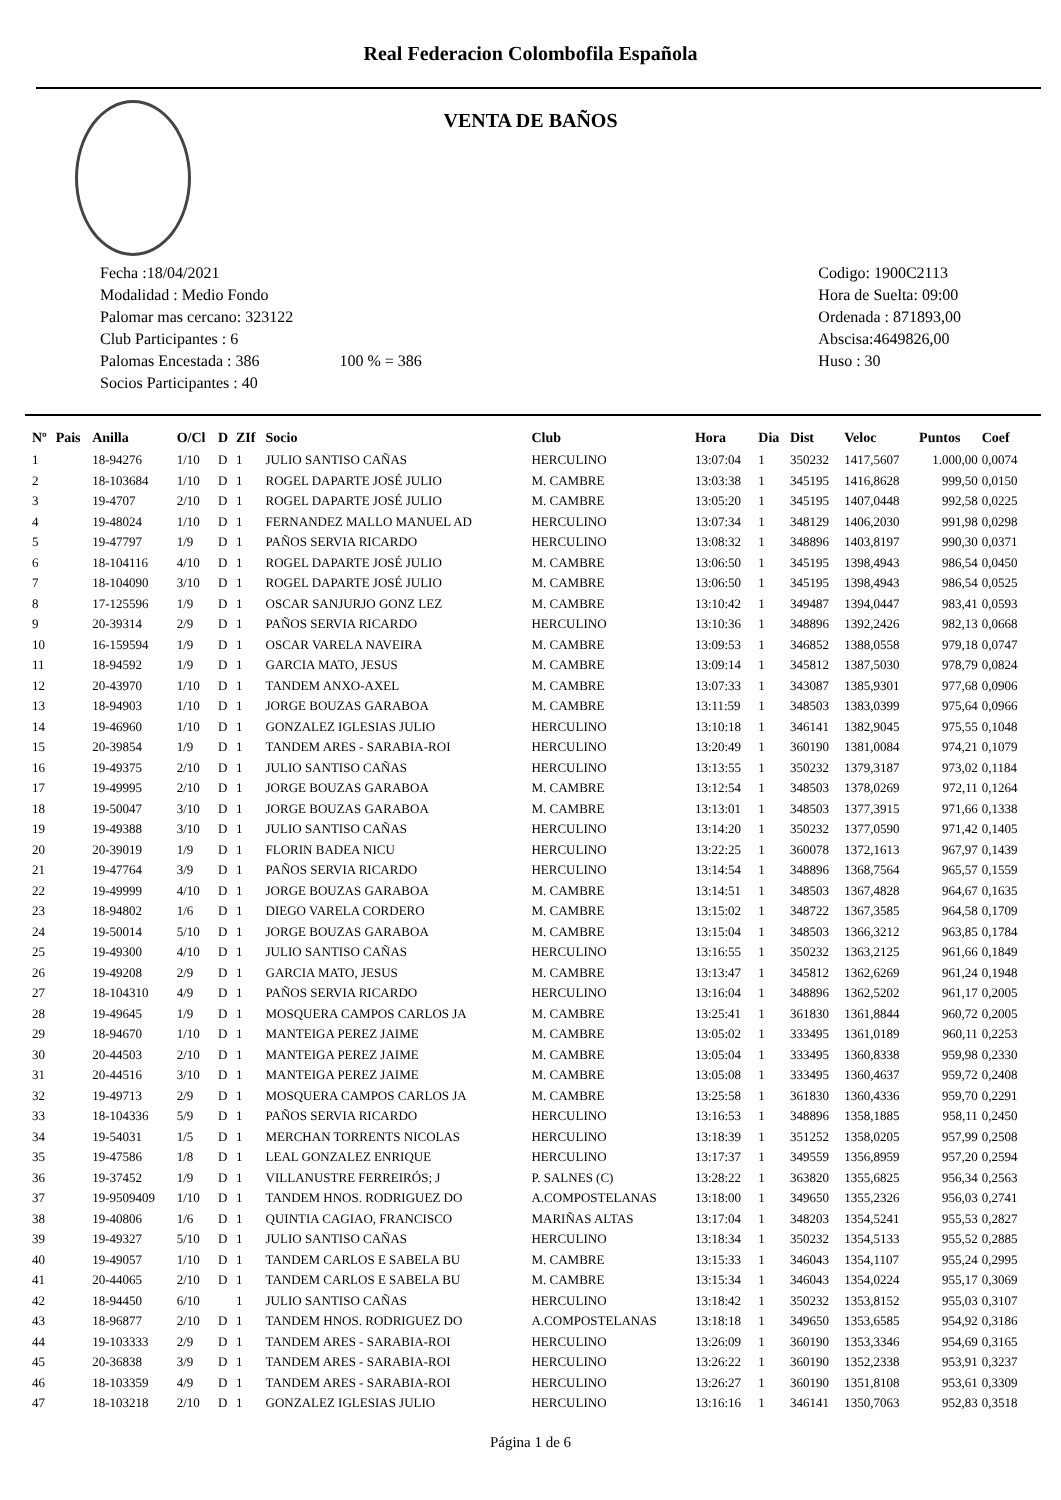Real Federacion Colombofila Española
VENTA DE BAÑOS
Fecha :18/04/2021
Modalidad : Medio Fondo
Palomar mas cercano: 323122
Club Participantes : 6
Palomas Encestada : 386 100 % = 386
Socios Participantes : 40
Codigo: 1900C2113
Hora de Suelta: 09:00
Ordenada : 871893,00
Abscisa:4649826,00
Huso : 30
| Nº | Pais | Anilla | O/Cl | D | ZIf | Socio | Club | Hora | Dia | Dist | Veloc | Puntos | Coef |
| --- | --- | --- | --- | --- | --- | --- | --- | --- | --- | --- | --- | --- | --- |
| 1 | | 18-94276 | 1/10 | D | 1 | JULIO SANTISO CAÑAS | HERCULINO | 13:07:04 | 1 | 350232 | 1417,5607 | 1.000,00 | 0,0074 |
| 2 | | 18-103684 | 1/10 | D | 1 | ROGEL DAPARTE JOSÉ JULIO | M. CAMBRE | 13:03:38 | 1 | 345195 | 1416,8628 | 999,50 | 0,0150 |
| 3 | | 19-4707 | 2/10 | D | 1 | ROGEL DAPARTE JOSÉ JULIO | M. CAMBRE | 13:05:20 | 1 | 345195 | 1407,0448 | 992,58 | 0,0225 |
| 4 | | 19-48024 | 1/10 | D | 1 | FERNANDEZ MALLO MANUEL AD | HERCULINO | 13:07:34 | 1 | 348129 | 1406,2030 | 991,98 | 0,0298 |
| 5 | | 19-47797 | 1/9 | D | 1 | PAÑOS SERVIA RICARDO | HERCULINO | 13:08:32 | 1 | 348896 | 1403,8197 | 990,30 | 0,0371 |
| 6 | | 18-104116 | 4/10 | D | 1 | ROGEL DAPARTE JOSÉ JULIO | M. CAMBRE | 13:06:50 | 1 | 345195 | 1398,4943 | 986,54 | 0,0450 |
| 7 | | 18-104090 | 3/10 | D | 1 | ROGEL DAPARTE JOSÉ JULIO | M. CAMBRE | 13:06:50 | 1 | 345195 | 1398,4943 | 986,54 | 0,0525 |
| 8 | | 17-125596 | 1/9 | D | 1 | OSCAR SANJURJO GONZ LEZ | M. CAMBRE | 13:10:42 | 1 | 349487 | 1394,0447 | 983,41 | 0,0593 |
| 9 | | 20-39314 | 2/9 | D | 1 | PAÑOS SERVIA RICARDO | HERCULINO | 13:10:36 | 1 | 348896 | 1392,2426 | 982,13 | 0,0668 |
| 10 | | 16-159594 | 1/9 | D | 1 | OSCAR VARELA NAVEIRA | M. CAMBRE | 13:09:53 | 1 | 346852 | 1388,0558 | 979,18 | 0,0747 |
| 11 | | 18-94592 | 1/9 | D | 1 | GARCIA MATO, JESUS | M. CAMBRE | 13:09:14 | 1 | 345812 | 1387,5030 | 978,79 | 0,0824 |
| 12 | | 20-43970 | 1/10 | D | 1 | TANDEM ANXO-AXEL | M. CAMBRE | 13:07:33 | 1 | 343087 | 1385,9301 | 977,68 | 0,0906 |
| 13 | | 18-94903 | 1/10 | D | 1 | JORGE BOUZAS GARABOA | M. CAMBRE | 13:11:59 | 1 | 348503 | 1383,0399 | 975,64 | 0,0966 |
| 14 | | 19-46960 | 1/10 | D | 1 | GONZALEZ IGLESIAS JULIO | HERCULINO | 13:10:18 | 1 | 346141 | 1382,9045 | 975,55 | 0,1048 |
| 15 | | 20-39854 | 1/9 | D | 1 | TANDEM ARES - SARABIA-ROI | HERCULINO | 13:20:49 | 1 | 360190 | 1381,0084 | 974,21 | 0,1079 |
| 16 | | 19-49375 | 2/10 | D | 1 | JULIO SANTISO CAÑAS | HERCULINO | 13:13:55 | 1 | 350232 | 1379,3187 | 973,02 | 0,1184 |
| 17 | | 19-49995 | 2/10 | D | 1 | JORGE BOUZAS GARABOA | M. CAMBRE | 13:12:54 | 1 | 348503 | 1378,0269 | 972,11 | 0,1264 |
| 18 | | 19-50047 | 3/10 | D | 1 | JORGE BOUZAS GARABOA | M. CAMBRE | 13:13:01 | 1 | 348503 | 1377,3915 | 971,66 | 0,1338 |
| 19 | | 19-49388 | 3/10 | D | 1 | JULIO SANTISO CAÑAS | HERCULINO | 13:14:20 | 1 | 350232 | 1377,0590 | 971,42 | 0,1405 |
| 20 | | 20-39019 | 1/9 | D | 1 | FLORIN BADEA NICU | HERCULINO | 13:22:25 | 1 | 360078 | 1372,1613 | 967,97 | 0,1439 |
| 21 | | 19-47764 | 3/9 | D | 1 | PAÑOS SERVIA RICARDO | HERCULINO | 13:14:54 | 1 | 348896 | 1368,7564 | 965,57 | 0,1559 |
| 22 | | 19-49999 | 4/10 | D | 1 | JORGE BOUZAS GARABOA | M. CAMBRE | 13:14:51 | 1 | 348503 | 1367,4828 | 964,67 | 0,1635 |
| 23 | | 18-94802 | 1/6 | D | 1 | DIEGO VARELA CORDERO | M. CAMBRE | 13:15:02 | 1 | 348722 | 1367,3585 | 964,58 | 0,1709 |
| 24 | | 19-50014 | 5/10 | D | 1 | JORGE BOUZAS GARABOA | M. CAMBRE | 13:15:04 | 1 | 348503 | 1366,3212 | 963,85 | 0,1784 |
| 25 | | 19-49300 | 4/10 | D | 1 | JULIO SANTISO CAÑAS | HERCULINO | 13:16:55 | 1 | 350232 | 1363,2125 | 961,66 | 0,1849 |
| 26 | | 19-49208 | 2/9 | D | 1 | GARCIA MATO, JESUS | M. CAMBRE | 13:13:47 | 1 | 345812 | 1362,6269 | 961,24 | 0,1948 |
| 27 | | 18-104310 | 4/9 | D | 1 | PAÑOS SERVIA RICARDO | HERCULINO | 13:16:04 | 1 | 348896 | 1362,5202 | 961,17 | 0,2005 |
| 28 | | 19-49645 | 1/9 | D | 1 | MOSQUERA CAMPOS CARLOS JA | M. CAMBRE | 13:25:41 | 1 | 361830 | 1361,8844 | 960,72 | 0,2005 |
| 29 | | 18-94670 | 1/10 | D | 1 | MANTEIGA PEREZ JAIME | M. CAMBRE | 13:05:02 | 1 | 333495 | 1361,0189 | 960,11 | 0,2253 |
| 30 | | 20-44503 | 2/10 | D | 1 | MANTEIGA PEREZ JAIME | M. CAMBRE | 13:05:04 | 1 | 333495 | 1360,8338 | 959,98 | 0,2330 |
| 31 | | 20-44516 | 3/10 | D | 1 | MANTEIGA PEREZ JAIME | M. CAMBRE | 13:05:08 | 1 | 333495 | 1360,4637 | 959,72 | 0,2408 |
| 32 | | 19-49713 | 2/9 | D | 1 | MOSQUERA CAMPOS CARLOS JA | M. CAMBRE | 13:25:58 | 1 | 361830 | 1360,4336 | 959,70 | 0,2291 |
| 33 | | 18-104336 | 5/9 | D | 1 | PAÑOS SERVIA RICARDO | HERCULINO | 13:16:53 | 1 | 348896 | 1358,1885 | 958,11 | 0,2450 |
| 34 | | 19-54031 | 1/5 | D | 1 | MERCHAN TORRENTS NICOLAS | HERCULINO | 13:18:39 | 1 | 351252 | 1358,0205 | 957,99 | 0,2508 |
| 35 | | 19-47586 | 1/8 | D | 1 | LEAL GONZALEZ ENRIQUE | HERCULINO | 13:17:37 | 1 | 349559 | 1356,8959 | 957,20 | 0,2594 |
| 36 | | 19-37452 | 1/9 | D | 1 | VILLANUSTRE FERREIRÓS; J | P. SALNES (C) | 13:28:22 | 1 | 363820 | 1355,6825 | 956,34 | 0,2563 |
| 37 | | 19-9509409 | 1/10 | D | 1 | TANDEM HNOS. RODRIGUEZ DO | A.COMPOSTELANAS | 13:18:00 | 1 | 349650 | 1355,2326 | 956,03 | 0,2741 |
| 38 | | 19-40806 | 1/6 | D | 1 | QUINTIA CAGIAO, FRANCISCO | MARIÑAS ALTAS | 13:17:04 | 1 | 348203 | 1354,5241 | 955,53 | 0,2827 |
| 39 | | 19-49327 | 5/10 | D | 1 | JULIO SANTISO CAÑAS | HERCULINO | 13:18:34 | 1 | 350232 | 1354,5133 | 955,52 | 0,2885 |
| 40 | | 19-49057 | 1/10 | D | 1 | TANDEM CARLOS E SABELA BU | M. CAMBRE | 13:15:33 | 1 | 346043 | 1354,1107 | 955,24 | 0,2995 |
| 41 | | 20-44065 | 2/10 | D | 1 | TANDEM CARLOS E SABELA BU | M. CAMBRE | 13:15:34 | 1 | 346043 | 1354,0224 | 955,17 | 0,3069 |
| 42 | | 18-94450 | 6/10 | | 1 | JULIO SANTISO CAÑAS | HERCULINO | 13:18:42 | 1 | 350232 | 1353,8152 | 955,03 | 0,3107 |
| 43 | | 18-96877 | 2/10 | D | 1 | TANDEM HNOS. RODRIGUEZ DO | A.COMPOSTELANAS | 13:18:18 | 1 | 349650 | 1353,6585 | 954,92 | 0,3186 |
| 44 | | 19-103333 | 2/9 | D | 1 | TANDEM ARES - SARABIA-ROI | HERCULINO | 13:26:09 | 1 | 360190 | 1353,3346 | 954,69 | 0,3165 |
| 45 | | 20-36838 | 3/9 | D | 1 | TANDEM ARES - SARABIA-ROI | HERCULINO | 13:26:22 | 1 | 360190 | 1352,2338 | 953,91 | 0,3237 |
| 46 | | 18-103359 | 4/9 | D | 1 | TANDEM ARES - SARABIA-ROI | HERCULINO | 13:26:27 | 1 | 360190 | 1351,8108 | 953,61 | 0,3309 |
| 47 | | 18-103218 | 2/10 | D | 1 | GONZALEZ IGLESIAS JULIO | HERCULINO | 13:16:16 | 1 | 346141 | 1350,7063 | 952,83 | 0,3518 |
Página 1 de 6